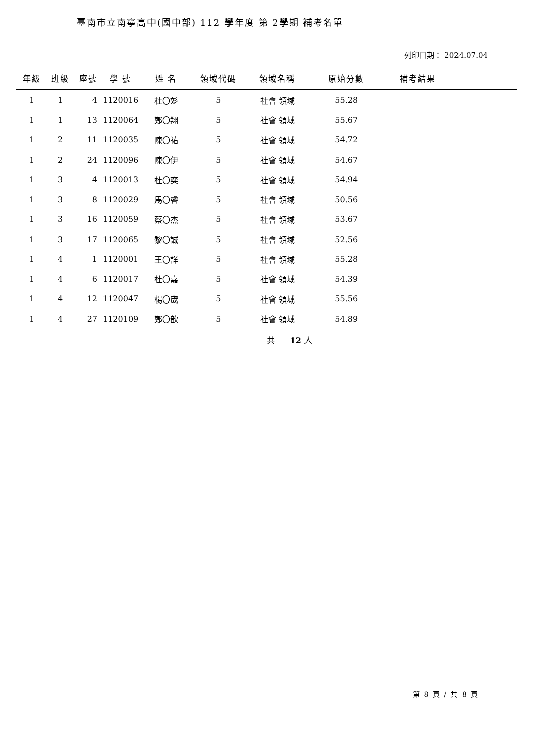臺南市立南寧高中(國中部) 112 學年度 第 2學期 補考名單
列印日期： 2024.07.04
| 年級 | 班級 | 座號 | 學 號 | 姓 名 | 領域代碼 | 領域名稱 | 原始分數 | 補考結果 | |
| --- | --- | --- | --- | --- | --- | --- | --- | --- | --- |
| 1 | 1 | 4 | 1120016 | 杜〇彣 | 5 | 社會 領域 | 55.28 | | |
| 1 | 1 | 13 | 1120064 | 鄭〇翔 | 5 | 社會 領域 | 55.67 | | |
| 1 | 2 | 11 | 1120035 | 陳〇祐 | 5 | 社會 領域 | 54.72 | | |
| 1 | 2 | 24 | 1120096 | 陳〇伊 | 5 | 社會 領域 | 54.67 | | |
| 1 | 3 | 4 | 1120013 | 杜〇奕 | 5 | 社會 領域 | 54.94 | | |
| 1 | 3 | 8 | 1120029 | 馬〇睿 | 5 | 社會 領域 | 50.56 | | |
| 1 | 3 | 16 | 1120059 | 蔡〇杰 | 5 | 社會 領域 | 53.67 | | |
| 1 | 3 | 17 | 1120065 | 黎〇誠 | 5 | 社會 領域 | 52.56 | | |
| 1 | 4 | 1 | 1120001 | 王〇詳 | 5 | 社會 領域 | 55.28 | | |
| 1 | 4 | 6 | 1120017 | 杜〇嘉 | 5 | 社會 領域 | 54.39 | | |
| 1 | 4 | 12 | 1120047 | 楊〇宬 | 5 | 社會 領域 | 55.56 | | |
| 1 | 4 | 27 | 1120109 | 鄭〇歆 | 5 | 社會 領域 | 54.89 | | |
共 12 人
第 8 頁 / 共 8 頁